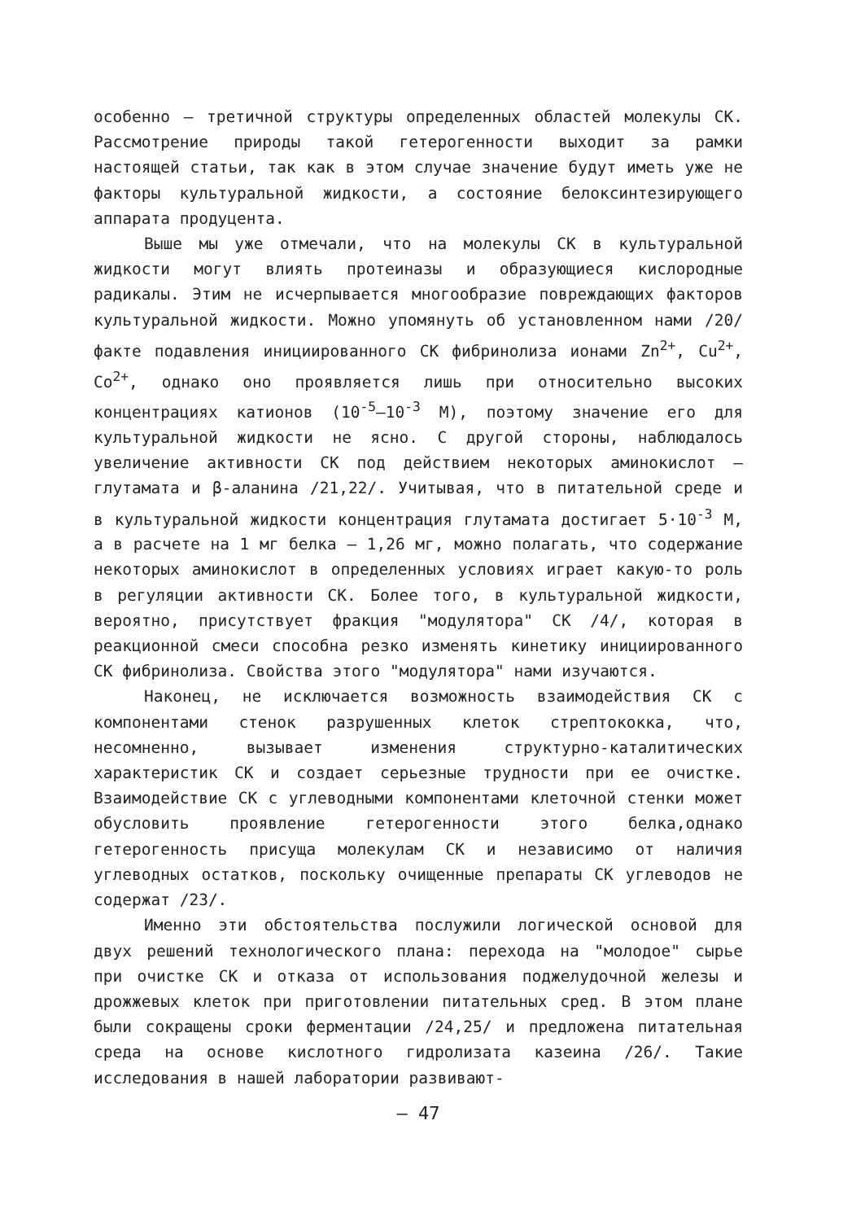особенно – третичной структуры определенных областей молекулы СК. Рассмотрение природы такой гетерогенности выходит за рамки настоящей статьи, так как в этом случае значение будут иметь уже не факторы культуральной жидкости, а состояние белоксинтезирующего аппарата продуцента.
Выше мы уже отмечали, что на молекулы СК в культуральной жидкости могут влиять протеиназы и образующиеся кислородные радикалы. Этим не исчерпывается многообразие повреждающих факторов культуральной жидкости. Можно упомянуть об установленном нами /20/ факте подавления инициированного СК фибринолиза ионами Zn<sup>2+</sup>, Cu<sup>2+</sup>, Co<sup>2+</sup>, однако оно проявляется лишь при относительно высоких концентрациях катионов (10<sup>-5</sup>–10<sup>-3</sup> М), поэтому значение его для культуральной жидкости не ясно. С другой стороны, наблюдалось увеличение активности СК под действием некоторых аминокислот – глутамата и β-аланина /21,22/. Учитывая, что в питательной среде и в культуральной жидкости концентрация глутамата достигает 5·10<sup>-3</sup> М, а в расчете на 1 мг белка – 1,26 мг, можно полагать, что содержание некоторых аминокислот в определенных условиях играет какую-то роль в регуляции активности СК. Более того, в культуральной жидкости, вероятно, присутствует фракция "модулятора" СК /4/, которая в реакционной смеси способна резко изменять кинетику инициированного СК фибринолиза. Свойства этого "модулятора" нами изучаются.
Наконец, не исключается возможность взаимодействия СК с компонентами стенок разрушенных клеток стрептококка, что, несомненно, вызывает изменения структурно-каталитических характеристик СК и создает серьезные трудности при ее очистке. Взаимодействие СК с углеводными компонентами клеточной стенки может обусловить проявление гетерогенности этого белка,однако гетерогенность присуща молекулам СК и независимо от наличия углеводных остатков, поскольку очищенные препараты СК углеводов не содержат /23/.
Именно эти обстоятельства послужили логической основой для двух решений технологического плана: перехода на "молодое" сырье при очистке СК и отказа от использования поджелудочной железы и дрожжевых клеток при приготовлении питательных сред. В этом плане были сокращены сроки ферментации /24,25/ и предложена питательная среда на основе кислотного гидролизата казеина /26/. Такие исследования в нашей лаборатории развивают-
– 47